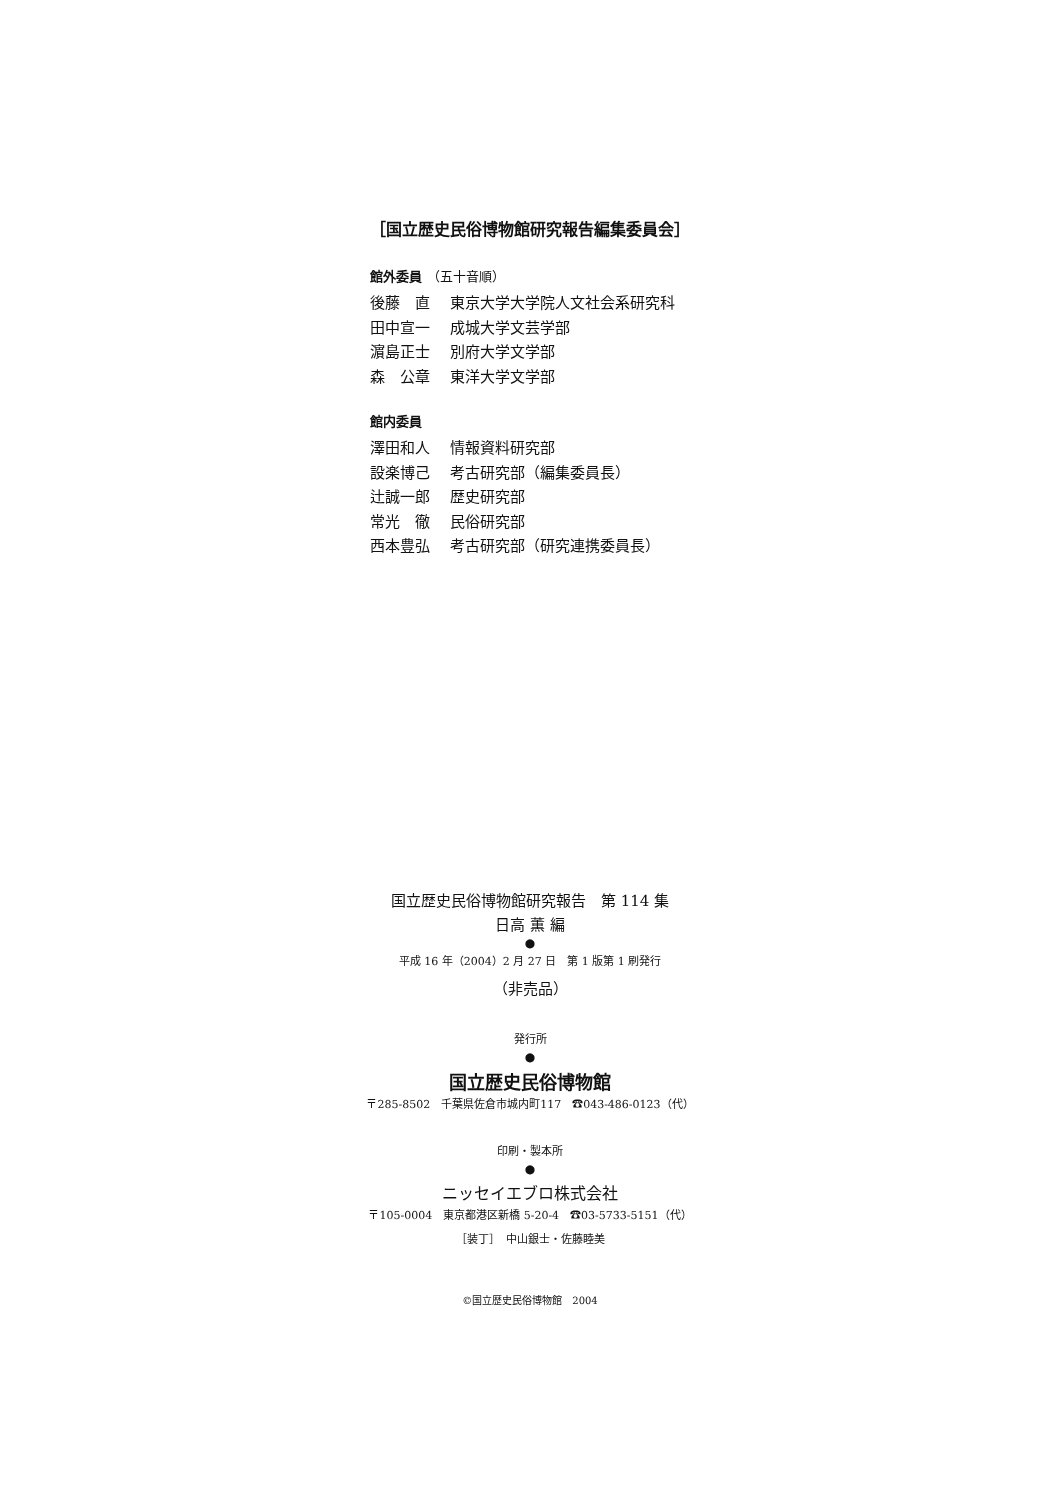［国立歴史民俗博物館研究報告編集委員会］
館外委員 （五十音順）
後藤　直 東京大学大学院人文社会系研究科
田中宣一 成城大学文芸学部
濵島正士 別府大学文学部
森　公章 東洋大学文学部
館内委員
澤田和人 情報資料研究部
設楽博己 考古研究部（編集委員長）
辻誠一郎 歴史研究部
常光　徹 民俗研究部
西本豊弘 考古研究部（研究連携委員長）
国立歴史民俗博物館研究報告　第 114 集
日高 薫 編
●
平成 16 年（2004）2 月 27 日　第 1 版第 1 刷発行
（非売品）
発行所
●
国立歴史民俗博物館
〒285-8502　千葉県佐倉市城内町117　☎043-486-0123（代）
印刷・製本所
●
ニッセイエブロ株式会社
〒105-0004　東京都港区新橋 5-20-4　☎03-5733-5151（代）
［装丁］　中山銀士・佐藤睦美
©国立歴史民俗博物館　2004